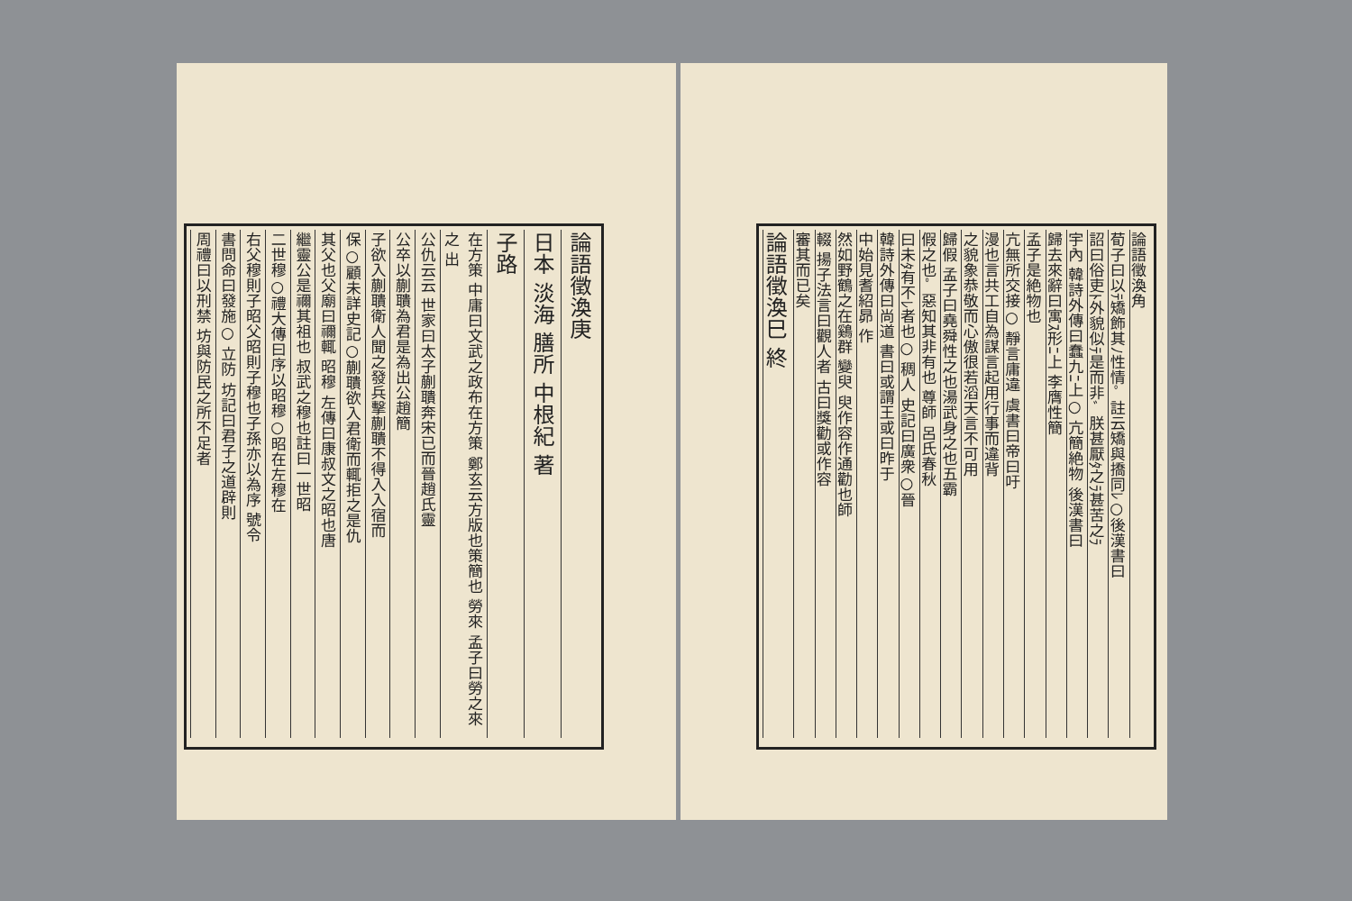論語徵渙角
荀子曰以ﾃ矯飾其ﾉ性情ﾟ註云矯與撟同ﾚ○後漢書曰
詔曰俗吏ﾄ外貌似ﾃ是而非ﾞ朕甚厭ﾀ之ﾗ甚苦之ﾗ
宇內 韓詩外傳曰蠢九ﾆ上○ 亢簡絶物 後漢書曰
歸去來辭曰寓ｽ形ﾆ上 李膺性簡
孟子是絶物也
亢無所交接○ 靜言庸違 虞書曰帝曰吁
漫也言共工自為謀言起用行事而違背
之貌象恭敬而心傲很若滔天言不可用
歸假 孟子曰堯舜性之也湯武身之也五霸
假之也ﾟ惡知其非有也 尊師 呂氏春秋
曰未ﾀ有不ﾚ者也○ 稠人 史記曰廣衆○晉
韓詩外傳曰尚道 書曰或謂王或曰昨于
中始見耆紹昴 作
然如野鶴之在鷄群 變臾 臾作容作通勸也師
輟 揚子法言曰觀人者 古曰獎勸或作容
審其而已矣
論語徵渙巳 終
論語徵渙庚
日本 淡海 膳所 中根紀 著
子路
在方策 中庸曰文武之政布在方策 鄭玄云方版也策簡也 勞來 孟子曰勞之來之 出
公仇云云 世家曰太子蒯聵奔宋已而晉趙氏靈
公卒以蒯聵為君是為出公趙簡
子欲入蒯聵衛人聞之發兵擊蒯聵不得入入宿而
保○顧未詳史記○蒯聵欲入君衛而輒拒之是仇
其父也父廟曰禰輒 昭穆 左傳曰康叔文之昭也唐
繼靈公是禰其祖也 叔武之穆也註曰一世昭
二世穆○禮大傳曰序以昭穆○昭在左穆在
右父穆則子昭父昭則子穆也子孫亦以為序 號令
書問命曰發施○ 立防 坊記曰君子之道辟則
周禮曰以刑禁 坊與防民之所不足者